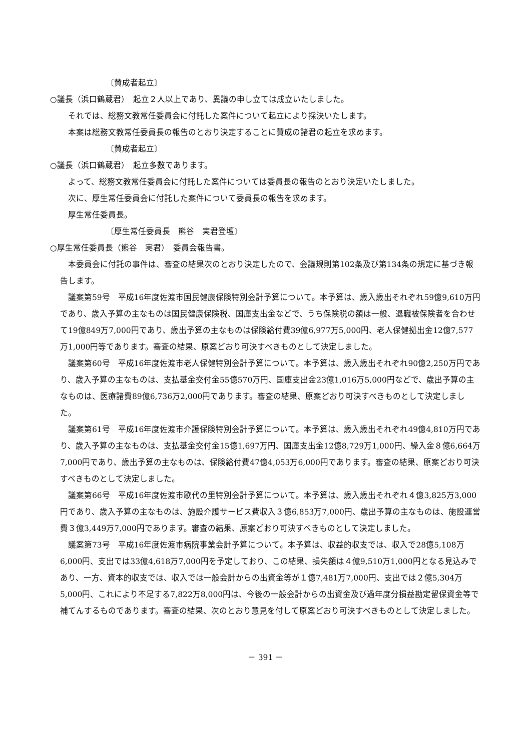〔賛成者起立〕
○議長（浜口鶴蔵君）　起立２人以上であり、異議の申し立ては成立いたしました。
それでは、総務文教常任委員会に付託した案件について起立により採決いたします。
本案は総務文教常任委員長の報告のとおり決定することに賛成の諸君の起立を求めます。
〔賛成者起立〕
○議長（浜口鶴蔵君）　起立多数であります。
よって、総務文教常任委員会に付託した案件については委員長の報告のとおり決定いたしました。
次に、厚生常任委員会に付託した案件について委員長の報告を求めます。
厚生常任委員長。
〔厚生常任委員長　熊谷　実君登壇〕
○厚生常任委員長（熊谷　実君）　委員会報告書。
本委員会に付託の事件は、審査の結果次のとおり決定したので、会議規則第102条及び第134条の規定に基づき報告します。
議案第59号　平成16年度佐渡市国民健康保険特別会計予算について。本予算は、歳入歳出それぞれ59億9,610万円であり、歳入予算の主なものは国民健康保険税、国庫支出金などで、うち保険税の額は一般、退職被保険者を合わせて19億849万7,000円であり、歳出予算の主なものは保険給付費39億6,977万5,000円、老人保健拠出金12億7,577万1,000円等であります。審査の結果、原案どおり可決すべきものとして決定しました。
議案第60号　平成16年度佐渡市老人保健特別会計予算について。本予算は、歳入歳出それぞれ90億2,250万円であり、歳入予算の主なものは、支払基金交付金55億570万円、国庫支出金23億1,016万5,000円などで、歳出予算の主なものは、医療諸費89億6,736万2,000円であります。審査の結果、原案どおり可決すべきものとして決定しました。
議案第61号　平成16年度佐渡市介護保険特別会計予算について。本予算は、歳入歳出それぞれ49億4,810万円であり、歳入予算の主なものは、支払基金交付金15億1,697万円、国庫支出金12億8,729万1,000円、繰入金８億6,664万7,000円であり、歳出予算の主なものは、保険給付費47億4,053万6,000円であります。審査の結果、原案どおり可決すべきものとして決定しました。
議案第66号　平成16年度佐渡市歌代の里特別会計予算について。本予算は、歳入歳出それぞれ４億3,825万3,000円であり、歳入予算の主なものは、施設介護サービス費収入３億6,853万7,000円、歳出予算の主なものは、施設運営費３億3,449万7,000円であります。審査の結果、原案どおり可決すべきものとして決定しました。
議案第73号　平成16年度佐渡市病院事業会計予算について。本予算は、収益的収支では、収入で28億5,108万6,000円、支出では33億4,618万7,000円を予定しており、この結果、損失額は４億9,510万1,000円となる見込みであり、一方、資本的収支では、収入では一般会計からの出資金等が１億7,481万7,000円、支出では２億5,304万5,000円、これにより不足する7,822万8,000円は、今後の一般会計からの出資金及び過年度分損益勘定留保資金等で補てんするものであります。審査の結果、次のとおり意見を付して原案どおり可決すべきものとして決定しました。
－ 391 －